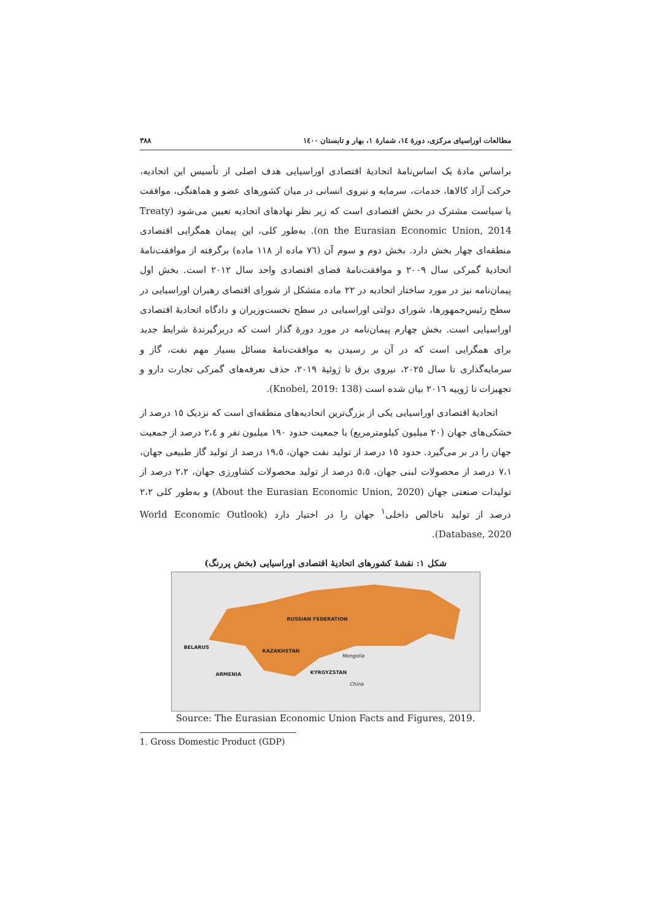مطالعات اوراسیای مرکزی، دورهٔ ١٤، شمارهٔ ١، بهار و تابستان ١٤٠٠ ٣٨٨
براساس مادهٔ یک اساس‌نامهٔ اتحادیهٔ اقتصادی اوراسیایی هدف اصلی از تأسیس این اتحادیه، حرکت آزاد کالاها، خدمات، سرمایه و نیروی انسانی در میان کشورهای عضو و هماهنگی، موافقت یا سیاست مشترک در بخش اقتصادی است که زیر نظر نهادهای اتحادیه تعیین می‌شود (Treaty on the Eurasian Economic Union, 2014). به‌طور کلی، این پیمان همگرایی اقتصادی منطقه‌ای چهار بخش دارد. بخش دوم و سوم آن (٧٦ ماده از ١١٨ ماده) برگرفته از موافقت‌نامهٔ اتحادیهٔ گمرکی سال ٢٠٠٩ و موافقت‌نامهٔ فضای اقتصادی واحد سال ٢٠١٢ است. بخش اول پیمان‌نامه نیز در مورد ساختار اتحادیه در ٢٢ ماده متشکل از شورای اقتصای رهبران اوراسیایی در سطح رئیس‌جمهورها، شورای دولتی اوراسیایی در سطح نخست‌وزیران و دادگاه اتحادیهٔ اقتصادی اوراسیایی است. بخش چهارم پیمان‌نامه در مورد دورهٔ گذار است که دربرگیرندهٔ شرایط جدید برای همگرایی است که در آن بر رسیدن به موافقت‌نامهٔ مسائل بسیار مهم نفت، گاز و سرمایه‌گذاری تا سال ٢٠٢٥، نیروی برق تا ژوئیهٔ ٢٠١٩، حذف تعرفه‌های گمرکی تجارت دارو و تجهیزات تا ژوییه ٢٠١٦ بیان شده است (Knobel, 2019: 138).
اتحادیهٔ اقتصادی اوراسیایی یکی از بزرگ‌ترین اتحادیه‌های منطقه‌ای است که نزدیک ١٥ درصد از خشکی‌های جهان (٢٠ میلیون کیلومترمربع) با جمعیت حدود ١٩٠ میلیون نفر و ٢،٤ درصد از جمعیت جهان را در بر می‌گیرد. حدود ١٥ درصد از تولید نفت جهان، ١٩،٥ درصد از تولید گاز طبیعی جهان، ٧،١ درصد از محصولات لبنی جهان، ٥،٥ درصد از تولید محصولات کشاورزی جهان، ٢،٢ درصد از تولیدات صنعتی جهان (About the Eurasian Economic Union, 2020) و به‌طور کلی ٢،٢ درصد از تولید ناخالص داخلی<sup>١</sup> جهان را در اختیار دارد (World Economic Outlook Database, 2020).
شکل ١: نقشهٔ کشورهای اتحادیهٔ اقتصادی اوراسیایی (بخش پررنگ)
RUSSIAN FEDERATION
BELARUS
KAZAKHSTAN
ARMENIA KYRGYZSTAN
Mongolia
China
Source: The Eurasian Economic Union Facts and Figures, 2019.
1. Gross Domestic Product (GDP)